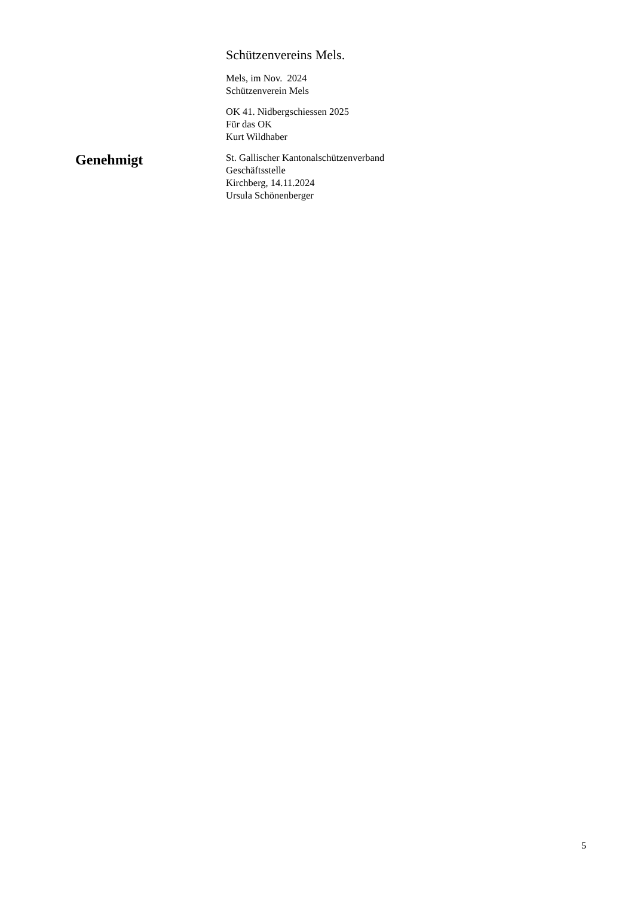Schützenvereins Mels.
Mels, im Nov. 2024
Schützenverein Mels
OK 41. Nidbergschiessen 2025
Für das OK
Kurt Wildhaber
Genehmigt
St. Gallischer Kantonalschützenverband
Geschäftsstelle
Kirchberg, 14.11.2024
Ursula Schönenberger
5